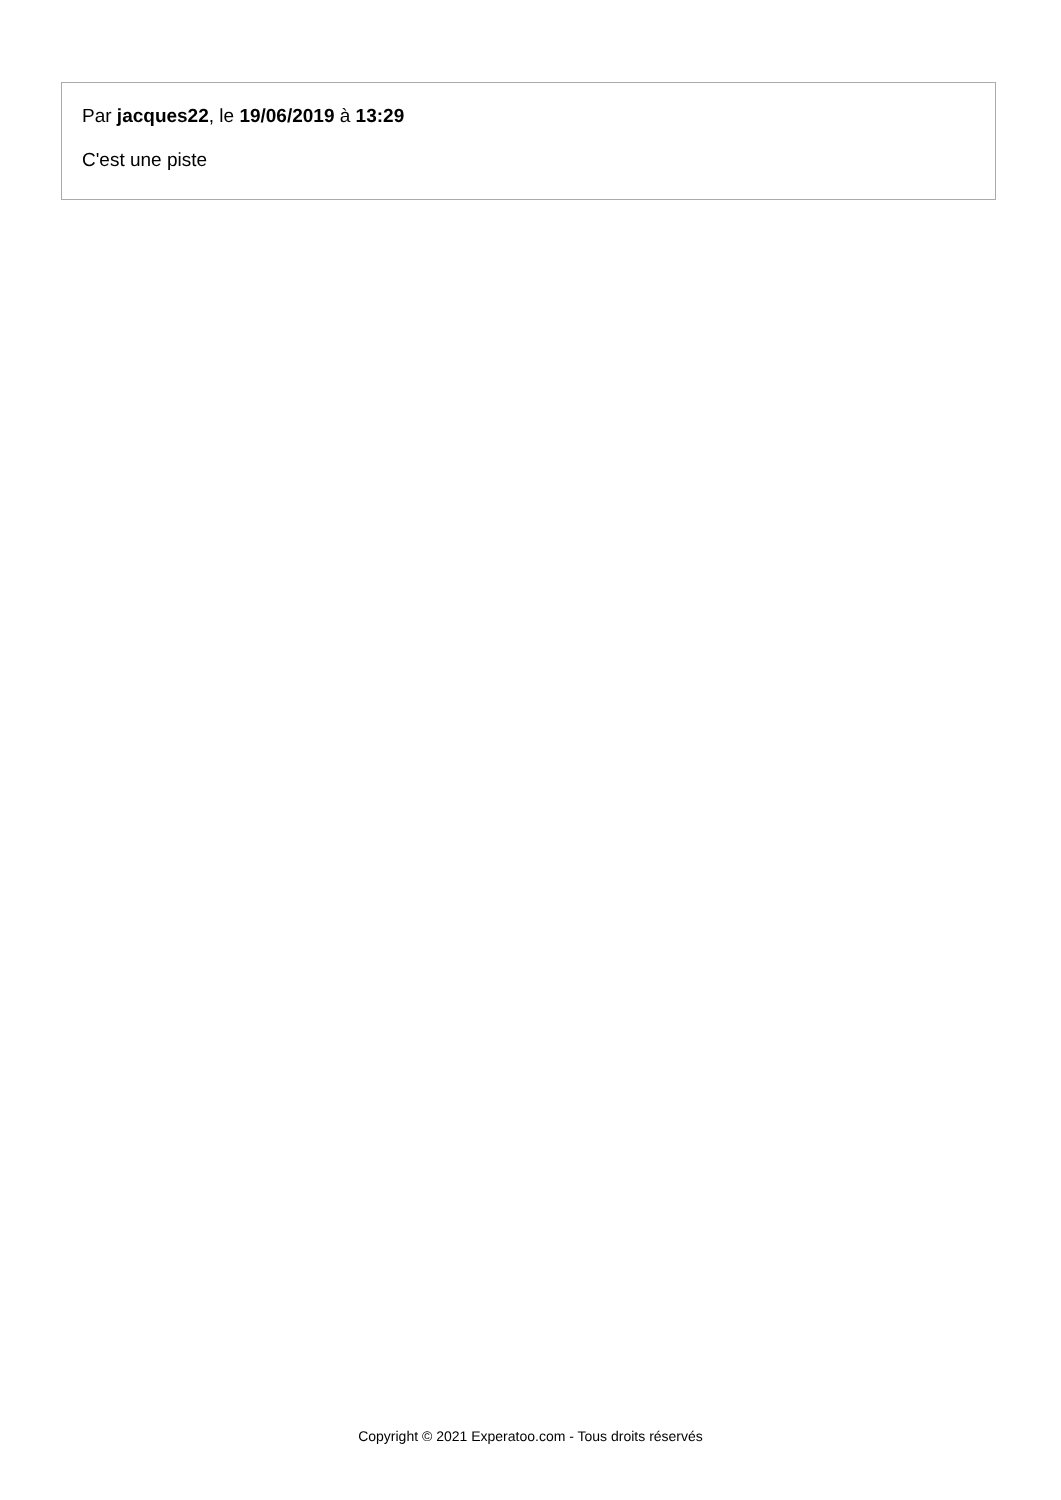Par jacques22, le 19/06/2019 à 13:29
C'est une piste
Copyright © 2021 Experatoo.com - Tous droits réservés